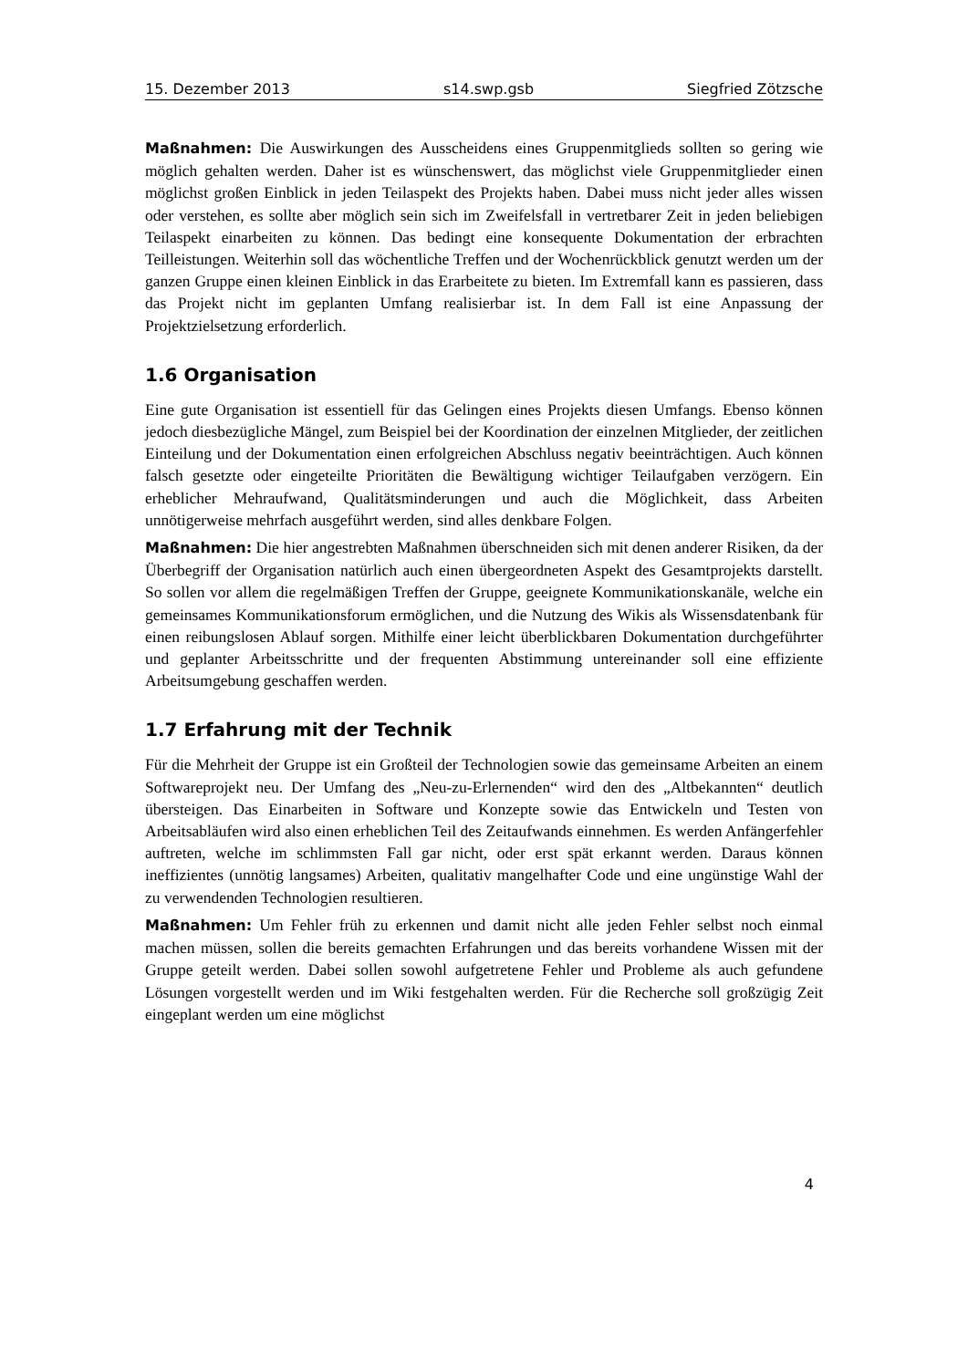15. Dezember 2013 s14.swp.gsb Siegfried Zötzsche
Maßnahmen: Die Auswirkungen des Ausscheidens eines Gruppenmitglieds sollten so gering wie möglich gehalten werden. Daher ist es wünschenswert, das möglichst viele Gruppenmitglieder einen möglichst großen Einblick in jeden Teilaspekt des Projekts haben. Dabei muss nicht jeder alles wissen oder verstehen, es sollte aber möglich sein sich im Zweifelsfall in vertretbarer Zeit in jeden beliebigen Teilaspekt einarbeiten zu können. Das bedingt eine konsequente Dokumentation der erbrachten Teilleistungen. Weiterhin soll das wöchentliche Treffen und der Wochenrückblick genutzt werden um der ganzen Gruppe einen kleinen Einblick in das Erarbeitete zu bieten. Im Extremfall kann es passieren, dass das Projekt nicht im geplanten Umfang realisierbar ist. In dem Fall ist eine Anpassung der Projektzielsetzung erforderlich.
1.6 Organisation
Eine gute Organisation ist essentiell für das Gelingen eines Projekts diesen Umfangs. Ebenso können jedoch diesbezügliche Mängel, zum Beispiel bei der Koordination der einzelnen Mitglieder, der zeitlichen Einteilung und der Dokumentation einen erfolgreichen Abschluss negativ beeinträchtigen. Auch können falsch gesetzte oder eingeteilte Prioritäten die Bewältigung wichtiger Teilaufgaben verzögern. Ein erheblicher Mehraufwand, Qualitätsminderungen und auch die Möglichkeit, dass Arbeiten unnötigerweise mehrfach ausgeführt werden, sind alles denkbare Folgen.
Maßnahmen: Die hier angestrebten Maßnahmen überschneiden sich mit denen anderer Risiken, da der Überbegriff der Organisation natürlich auch einen übergeordneten Aspekt des Gesamtprojekts darstellt. So sollen vor allem die regelmäßigen Treffen der Gruppe, geeignete Kommunikationskanäle, welche ein gemeinsames Kommunikationsforum ermöglichen, und die Nutzung des Wikis als Wissensdatenbank für einen reibungslosen Ablauf sorgen. Mithilfe einer leicht überblickbaren Dokumentation durchgeführter und geplanter Arbeitsschritte und der frequenten Abstimmung untereinander soll eine effiziente Arbeitsumgebung geschaffen werden.
1.7 Erfahrung mit der Technik
Für die Mehrheit der Gruppe ist ein Großteil der Technologien sowie das gemeinsame Arbeiten an einem Softwareprojekt neu. Der Umfang des „Neu-zu-Erlernenden“ wird den des „Altbekannten“ deutlich übersteigen. Das Einarbeiten in Software und Konzepte sowie das Entwickeln und Testen von Arbeitsabläufen wird also einen erheblichen Teil des Zeitaufwands einnehmen. Es werden Anfängerfehler auftreten, welche im schlimmsten Fall gar nicht, oder erst spät erkannt werden. Daraus können ineffizientes (unnötig langsames) Arbeiten, qualitativ mangelhafter Code und eine ungünstige Wahl der zu verwendenden Technologien resultieren.
Maßnahmen: Um Fehler früh zu erkennen und damit nicht alle jeden Fehler selbst noch einmal machen müssen, sollen die bereits gemachten Erfahrungen und das bereits vorhandene Wissen mit der Gruppe geteilt werden. Dabei sollen sowohl aufgetretene Fehler und Probleme als auch gefundene Lösungen vorgestellt werden und im Wiki festgehalten werden. Für die Recherche soll großzügig Zeit eingeplant werden um eine möglichst
4